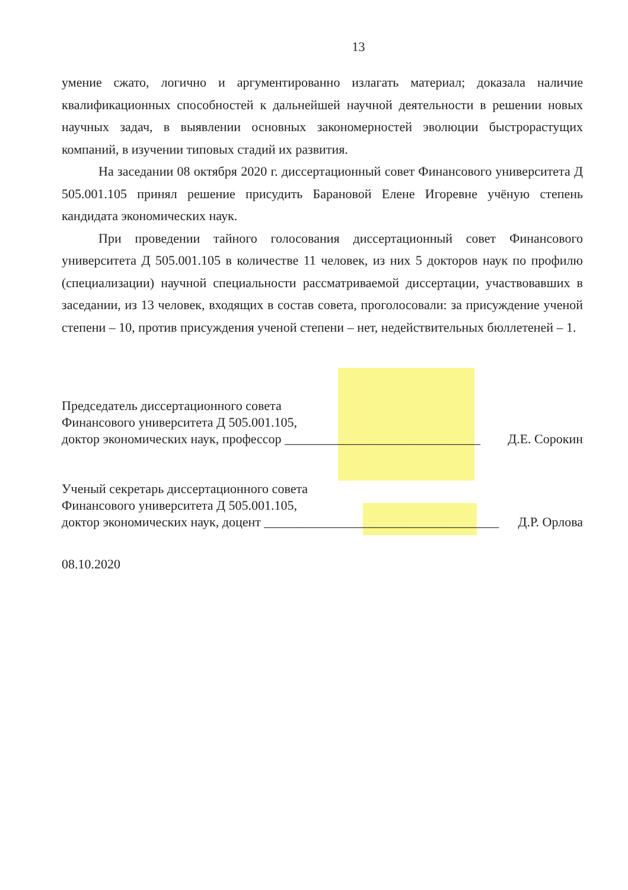13
умение сжато, логично и аргументированно излагать материал; доказала наличие квалификационных способностей к дальнейшей научной деятельности в решении новых научных задач, в выявлении основных закономерностей эволюции быстрорастущих компаний, в изучении типовых стадий их развития.
На заседании 08 октября 2020 г. диссертационный совет Финансового университета Д 505.001.105 принял решение присудить Барановой Елене Игоревне учёную степень кандидата экономических наук.
При проведении тайного голосования диссертационный совет Финансового университета Д 505.001.105 в количестве 11 человек, из них 5 докторов наук по профилю (специализации) научной специальности рассматриваемой диссертации, участвовавших в заседании, из 13 человек, входящих в состав совета, проголосовали: за присуждение ученой степени – 10, против присуждения ученой степени – нет, недействительных бюллетеней – 1.
Председатель диссертационного совета
Финансового университета Д 505.001.105,
доктор экономических наук, профессор ______________________________ Д.Е. Сорокин
Ученый секретарь диссертационного совета
Финансового университета Д 505.001.105,
доктор экономических наук, доцент ____________________________________ Д.Р. Орлова
08.10.2020